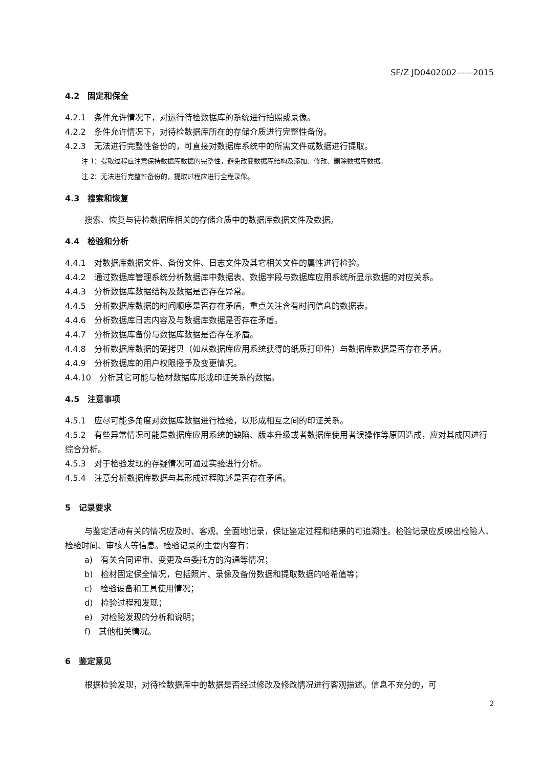SF/Z JD0402002——2015
4.2　固定和保全
4.2.1　条件允许情况下，对运行待检数据库的系统进行拍照或录像。
4.2.2　条件允许情况下，对待检数据库所在的存储介质进行完整性备份。
4.2.3　无法进行完整性备份的，可直接对数据库系统中的所需文件或数据进行提取。
注 1：提取过程应注意保持数据库数据的完整性，避免改变数据库结构及添加、修改、删除数据库数据。
注 2：无法进行完整性备份的，提取过程应进行全程录像。
4.3　搜索和恢复
搜索、恢复与待检数据库相关的存储介质中的数据库数据文件及数据。
4.4　检验和分析
4.4.1　对数据库数据文件、备份文件、日志文件及其它相关文件的属性进行检验。
4.4.2　通过数据库管理系统分析数据库中数据表、数据字段与数据库应用系统所显示数据的对应关系。
4.4.3　分析数据库数据结构及数据是否存在异常。
4.4.5　分析数据库数据的时间顺序是否存在矛盾，重点关注含有时间信息的数据表。
4.4.6　分析数据库日志内容及与数据库数据是否存在矛盾。
4.4.7　分析数据库备份与数据库数据是否存在矛盾。
4.4.8　分析数据库数据的硬拷贝（如从数据库应用系统获得的纸质打印件）与数据库数据是否存在矛盾。
4.4.9　分析数据库的用户权限授予及变更情况。
4.4.10　分析其它可能与检材数据库形成印证关系的数据。
4.5　注意事项
4.5.1　应尽可能多角度对数据库数据进行检验，以形成相互之间的印证关系。
4.5.2　有些异常情况可能是数据库应用系统的缺陷、版本升级或者数据库使用者误操作等原因造成，应对其成因进行综合分析。
4.5.3　对于检验发现的存疑情况可通过实验进行分析。
4.5.4　注意分析数据库数据与其形成过程陈述是否存在矛盾。
5　记录要求
与鉴定活动有关的情况应及时、客观、全面地记录，保证鉴定过程和结果的可追溯性。检验记录应反映出检验人、检验时间、审核人等信息。检验记录的主要内容有：
a)　有关合同评审、变更及与委托方的沟通等情况；
b)　检材固定保全情况，包括照片、录像及备份数据和提取数据的哈希值等；
c)　检验设备和工具使用情况；
d)　检验过程和发现；
e)　对检验发现的分析和说明；
f)　其他相关情况。
6　鉴定意见
根据检验发现，对待检数据库中的数据是否经过修改及修改情况进行客观描述。信息不充分的，可
2